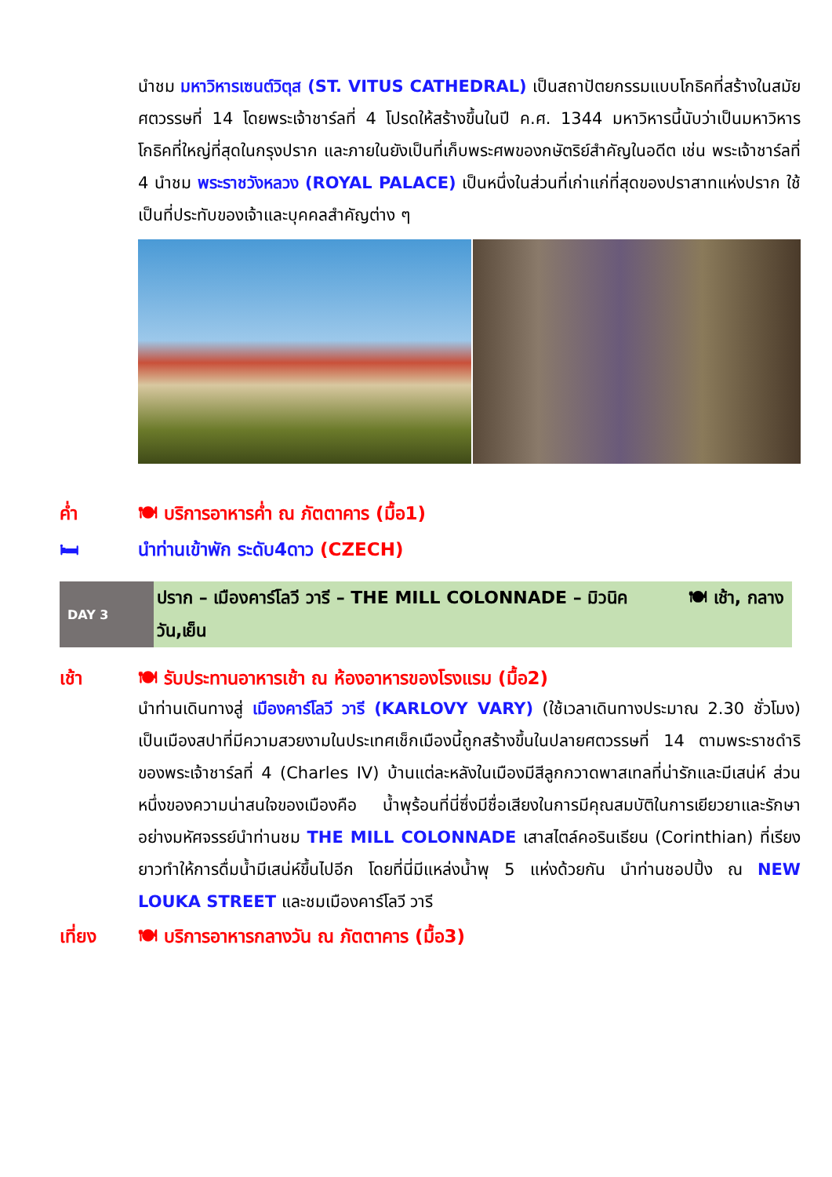นำชม มหาวิหารเซนต์วิตุส (ST. VITUS CATHEDRAL) เป็นสถาปัตยกรรมแบบโกธิคที่สร้างในสมัยศตวรรษที่ 14 โดยพระเจ้าชาร์ลที่ 4 โปรดให้สร้างขึ้นในปี ค.ศ. 1344 มหาวิหารนี้นับว่าเป็นมหาวิหารโกธิคที่ใหญ่ที่สุดในกรุงปราก และภายในยังเป็นที่เก็บพระศพของกษัตริย์สำคัญในอดีต เช่น พระเจ้าชาร์ลที่ 4 นำชม พระราชวังหลวง (ROYAL PALACE) เป็นหนึ่งในส่วนที่เก่าแก่ที่สุดของปราสาทแห่งปราก ใช้เป็นที่ประทับของเจ้าและบุคคลสำคัญต่าง ๆ
ค่ำ 🍽 บริการอาหารค่ำ ณ ภัตตาคาร (มื้อ1)
🛏 นำท่านเข้าพัก ระดับ4ดาว (CZECH)
DAY 3
ปราก – เมืองคาร์โลวี วารี – THE MILL COLONNADE – มิวนิค 🍽 เช้า, กลางวัน,เย็น
เช้า 🍽 รับประทานอาหารเช้า ณ ห้องอาหารของโรงแรม (มื้อ2)
นำท่านเดินทางสู่ เมืองคาร์โลวี วารี (KARLOVY VARY) (ใช้เวลาเดินทางประมาณ 2.30 ชั่วโมง) เป็นเมืองสปาที่มีความสวยงามในประเทศเช็กเมืองนี้ถูกสร้างขึ้นในปลายศตวรรษที่ 14 ตามพระราชดำริของพระเจ้าชาร์ลที่ 4 (Charles IV) บ้านแต่ละหลังในเมืองมีสีลูกกวาดพาสเทลที่น่ารักและมีเสน่ห์ ส่วนหนึ่งของความน่าสนใจของเมืองคือ น้ำพุร้อนที่นี่ซึ่งมีชื่อเสียงในการมีคุณสมบัติในการเยียวยาและรักษาอย่างมหัศจรรย์นำท่านชม THE MILL COLONNADE เสาสไตล์คอรินเธียน (Corinthian) ที่เรียงยาวทำให้การดื่มน้ำมีเสน่ห์ขึ้นไปอีก โดยที่นี่มีแหล่งน้ำพุ 5 แห่งด้วยกัน นำท่านชอปปิ้ง ณ NEW LOUKA STREET และชมเมืองคาร์โลวี วารี
เที่ยง 🍽 บริการอาหารกลางวัน ณ ภัตตาคาร (มื้อ3)